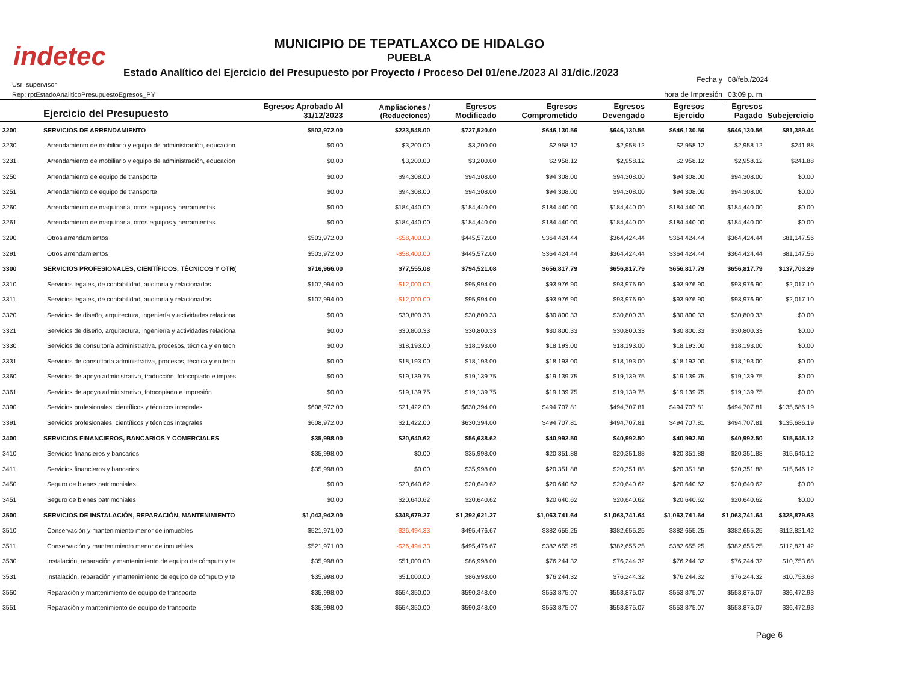indetec
MUNICIPIO DE TEPATLAXCO DE HIDALGO
PUEBLA
Estado Analítico del Ejercicio del Presupuesto por Proyecto / Proceso Del 01/ene./2023 Al 31/dic./2023
Usr: supervisor
Rep: rptEstadoAnaliticoPresupuestoEgresos_PY
Fecha y 08/feb./2024
hora de Impresión 03:09 p. m.
| | Ejercicio del Presupuesto | Egresos Aprobado Al 31/12/2023 | Ampliaciones / (Reducciones) | Egresos Modificado | Egresos Comprometido | Egresos Devengado | Egresos Ejercido | Egresos Pagado | Subejercicio |
| --- | --- | --- | --- | --- | --- | --- | --- | --- | --- |
| 3200 | SERVICIOS DE ARRENDAMIENTO | $503,972.00 | $223,548.00 | $727,520.00 | $646,130.56 | $646,130.56 | $646,130.56 | $646,130.56 | $81,389.44 |
| 3230 | Arrendamiento de mobiliario y equipo de administración, educacion | $0.00 | $3,200.00 | $3,200.00 | $2,958.12 | $2,958.12 | $2,958.12 | $2,958.12 | $241.88 |
| 3231 | Arrendamiento de mobiliario y equipo de administración, educacion | $0.00 | $3,200.00 | $3,200.00 | $2,958.12 | $2,958.12 | $2,958.12 | $2,958.12 | $241.88 |
| 3250 | Arrendamiento de equipo de transporte | $0.00 | $94,308.00 | $94,308.00 | $94,308.00 | $94,308.00 | $94,308.00 | $94,308.00 | $0.00 |
| 3251 | Arrendamiento de equipo de transporte | $0.00 | $94,308.00 | $94,308.00 | $94,308.00 | $94,308.00 | $94,308.00 | $94,308.00 | $0.00 |
| 3260 | Arrendamiento de maquinaria, otros equipos y herramientas | $0.00 | $184,440.00 | $184,440.00 | $184,440.00 | $184,440.00 | $184,440.00 | $184,440.00 | $0.00 |
| 3261 | Arrendamiento de maquinaria, otros equipos y herramientas | $0.00 | $184,440.00 | $184,440.00 | $184,440.00 | $184,440.00 | $184,440.00 | $184,440.00 | $0.00 |
| 3290 | Otros arrendamientos | $503,972.00 | -$58,400.00 | $445,572.00 | $364,424.44 | $364,424.44 | $364,424.44 | $364,424.44 | $81,147.56 |
| 3291 | Otros arrendamientos | $503,972.00 | -$58,400.00 | $445,572.00 | $364,424.44 | $364,424.44 | $364,424.44 | $364,424.44 | $81,147.56 |
| 3300 | SERVICIOS PROFESIONALES, CIENTÍFICOS, TÉCNICOS Y OTR( | $716,966.00 | $77,555.08 | $794,521.08 | $656,817.79 | $656,817.79 | $656,817.79 | $656,817.79 | $137,703.29 |
| 3310 | Servicios legales, de contabilidad, auditoría y relacionados | $107,994.00 | -$12,000.00 | $95,994.00 | $93,976.90 | $93,976.90 | $93,976.90 | $93,976.90 | $2,017.10 |
| 3311 | Servicios legales, de contabilidad, auditoría y relacionados | $107,994.00 | -$12,000.00 | $95,994.00 | $93,976.90 | $93,976.90 | $93,976.90 | $93,976.90 | $2,017.10 |
| 3320 | Servicios de diseño, arquitectura, ingeniería y actividades relaciona | $0.00 | $30,800.33 | $30,800.33 | $30,800.33 | $30,800.33 | $30,800.33 | $30,800.33 | $0.00 |
| 3321 | Servicios de diseño, arquitectura, ingeniería y actividades relaciona | $0.00 | $30,800.33 | $30,800.33 | $30,800.33 | $30,800.33 | $30,800.33 | $30,800.33 | $0.00 |
| 3330 | Servicios de consultoría administrativa, procesos, técnica y en tecn | $0.00 | $18,193.00 | $18,193.00 | $18,193.00 | $18,193.00 | $18,193.00 | $18,193.00 | $0.00 |
| 3331 | Servicios de consultoría administrativa, procesos, técnica y en tecn | $0.00 | $18,193.00 | $18,193.00 | $18,193.00 | $18,193.00 | $18,193.00 | $18,193.00 | $0.00 |
| 3360 | Servicios de apoyo administrativo, traducción, fotocopiado e impres | $0.00 | $19,139.75 | $19,139.75 | $19,139.75 | $19,139.75 | $19,139.75 | $19,139.75 | $0.00 |
| 3361 | Servicios de apoyo administrativo, fotocopiado e impresión | $0.00 | $19,139.75 | $19,139.75 | $19,139.75 | $19,139.75 | $19,139.75 | $19,139.75 | $0.00 |
| 3390 | Servicios profesionales, científicos y técnicos integrales | $608,972.00 | $21,422.00 | $630,394.00 | $494,707.81 | $494,707.81 | $494,707.81 | $494,707.81 | $135,686.19 |
| 3391 | Servicios profesionales, científicos y técnicos integrales | $608,972.00 | $21,422.00 | $630,394.00 | $494,707.81 | $494,707.81 | $494,707.81 | $494,707.81 | $135,686.19 |
| 3400 | SERVICIOS FINANCIEROS, BANCARIOS Y COMERCIALES | $35,998.00 | $20,640.62 | $56,638.62 | $40,992.50 | $40,992.50 | $40,992.50 | $40,992.50 | $15,646.12 |
| 3410 | Servicios financieros y bancarios | $35,998.00 | $0.00 | $35,998.00 | $20,351.88 | $20,351.88 | $20,351.88 | $20,351.88 | $15,646.12 |
| 3411 | Servicios financieros y bancarios | $35,998.00 | $0.00 | $35,998.00 | $20,351.88 | $20,351.88 | $20,351.88 | $20,351.88 | $15,646.12 |
| 3450 | Seguro de bienes patrimoniales | $0.00 | $20,640.62 | $20,640.62 | $20,640.62 | $20,640.62 | $20,640.62 | $20,640.62 | $0.00 |
| 3451 | Seguro de bienes patrimoniales | $0.00 | $20,640.62 | $20,640.62 | $20,640.62 | $20,640.62 | $20,640.62 | $20,640.62 | $0.00 |
| 3500 | SERVICIOS DE INSTALACIÓN, REPARACIÓN, MANTENIMIENTO | $1,043,942.00 | $348,679.27 | $1,392,621.27 | $1,063,741.64 | $1,063,741.64 | $1,063,741.64 | $1,063,741.64 | $328,879.63 |
| 3510 | Conservación y mantenimiento menor de inmuebles | $521,971.00 | -$26,494.33 | $495,476.67 | $382,655.25 | $382,655.25 | $382,655.25 | $382,655.25 | $112,821.42 |
| 3511 | Conservación y mantenimiento menor de inmuebles | $521,971.00 | -$26,494.33 | $495,476.67 | $382,655.25 | $382,655.25 | $382,655.25 | $382,655.25 | $112,821.42 |
| 3530 | Instalación, reparación y mantenimiento de equipo de cómputo y te | $35,998.00 | $51,000.00 | $86,998.00 | $76,244.32 | $76,244.32 | $76,244.32 | $76,244.32 | $10,753.68 |
| 3531 | Instalación, reparación y mantenimiento de equipo de cómputo y te | $35,998.00 | $51,000.00 | $86,998.00 | $76,244.32 | $76,244.32 | $76,244.32 | $76,244.32 | $10,753.68 |
| 3550 | Reparación y mantenimiento de equipo de transporte | $35,998.00 | $554,350.00 | $590,348.00 | $553,875.07 | $553,875.07 | $553,875.07 | $553,875.07 | $36,472.93 |
| 3551 | Reparación y mantenimiento de equipo de transporte | $35,998.00 | $554,350.00 | $590,348.00 | $553,875.07 | $553,875.07 | $553,875.07 | $553,875.07 | $36,472.93 |
Page 6